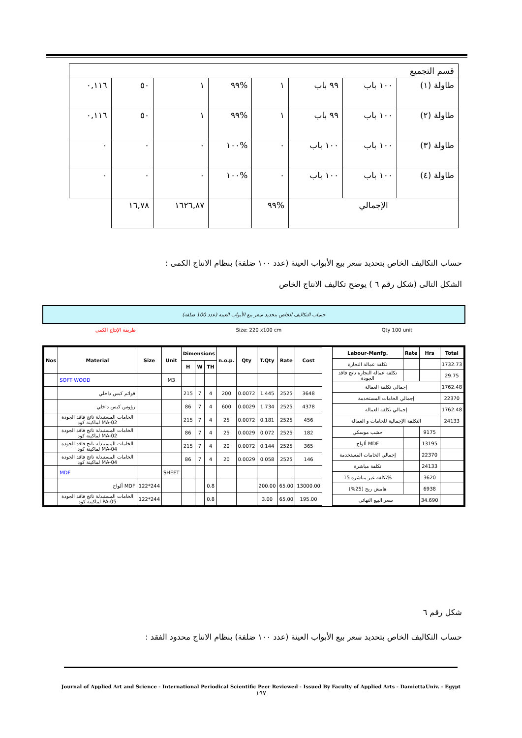| قسم التجميع | | | | | | | |
| طاولة (١) | ١٠٠ باب | ٩٩ باب | ١ | %٩٩ | ١ | ٥٠ | ٠,١١٦ |
| طاولة (٢) | ١٠٠ باب | ٩٩ باب | ١ | %٩٩ | ١ | ٥٠ | ٠,١١٦ |
| طاولة (٣) | ١٠٠ باب | ١٠٠ باب | ٠ | %١٠٠ | ٠ | ٠ | ٠ |
| طاولة (٤) | ١٠٠ باب | ١٠٠ باب | ٠ | %١٠٠ | ٠ | ٠ | ٠ |
| الإجمالي | | | %٩٩ | | ١٦٢٦,٨٧ | ١٦,٧٨ | |
حساب التكاليف الخاص بتحديد سعر بيع الأبواب العينة (عدد ١٠٠ ضلفة) بنظام الانتاج الكمى :
الشكل التالى (شكل رقم ٦ ) يوضح تكاليف الانتاج الخاص
حساب التكاليف الخاص بتحديد سعر بيع الأبواب العينة (عدد 100 ضلفة)
طريقة الإنتاج الكمي Size: 220 x100 cm Qty 100 unit
| Nos | Material | Size | Unit | Dimensions | | | n.o.p. | Qty | T.Qty | Rate | Cost |
| --- | --- | --- | --- | --- | --- | --- | --- | --- | --- | --- | --- |
| | | | | H | W | TH | | | | | |
| | SOFT WOOD | | M3 | | | | | | | | |
| | قوائم كبس داخلي | | | 215 | 7 | 4 | 200 | 0.0072 | 1.445 | 2525 | 3648 |
| | رؤوس كبس داخلي | | | 86 | 7 | 4 | 600 | 0.0029 | 1.734 | 2525 | 4378 |
| | الخامات المستبدلة ناتج فاقد الجودة لماكينة كود MA-02 | | | 215 | 7 | 4 | 25 | 0.0072 | 0.181 | 2525 | 456 |
| | الخامات المستبدلة ناتج فاقد الجودة لماكينة كود MA-02 | | | 86 | 7 | 4 | 25 | 0.0029 | 0.072 | 2525 | 182 |
| | الخامات المستبدلة ناتج فاقد الجودة لماكينة كود MA-04 | | | 215 | 7 | 4 | 20 | 0.0072 | 0.144 | 2525 | 365 |
| | الخامات المستبدلة ناتج فاقد الجودة لماكينة كود MA-04 | | | 86 | 7 | 4 | 20 | 0.0029 | 0.058 | 2525 | 146 |
| | MDF | | SHEET | | | | | | | | |
| | ألواح MDF | 122*244 | | | | 0.8 | | | 200.00 | 65.00 | 13000.00 |
| | الخامات المستبدلة ناتج فاقد الجودة لماكينة كود PA-05 | 122*244 | | | | 0.8 | | | 3.00 | 65.00 | 195.00 |
| Labour-Manfg. | Rate | Hrs | Total |
| --- | --- | --- | --- |
| تكلفة عمالة النجارة | | | 1732.73 |
| تكلفة عمالة النجارة ناتج فاقد الجودة | | | 29.75 |
| إجمالي تكلفة العمالة | | | 1762.48 |
| إجمالي الخامات المستخدمة | | | 22370 |
| إجمالي تكلفة العمالة | | | 1762.48 |
| التكلفة الإجمالية للخامات و العمالة | | | 24133 |
| خشب موسكي | | 9175 | |
| ألواح MDF | | 13195 | |
| إجمالي الخامات المستخدمة | | 22370 | |
| تكلفة مباشرة | | 24133 | |
| تكلفة غير مباشرة 15% | | 3620 | |
| هامش ربح (25%) | | 6938 | |
| سعر البيع النهائي | | 34.690 | |
شكل رقم ٦
حساب التكاليف الخاص بتحديد سعر بيع الأبواب العينة (عدد ١٠٠ ضلفة) بنظام الانتاج محدود الفقد :
Journal of Applied Art and Science - International Periodical Scientific Peer Reviewed - Issued By Faculty of Applied Arts - DamiettaUniv. - Egypt
١٩٧